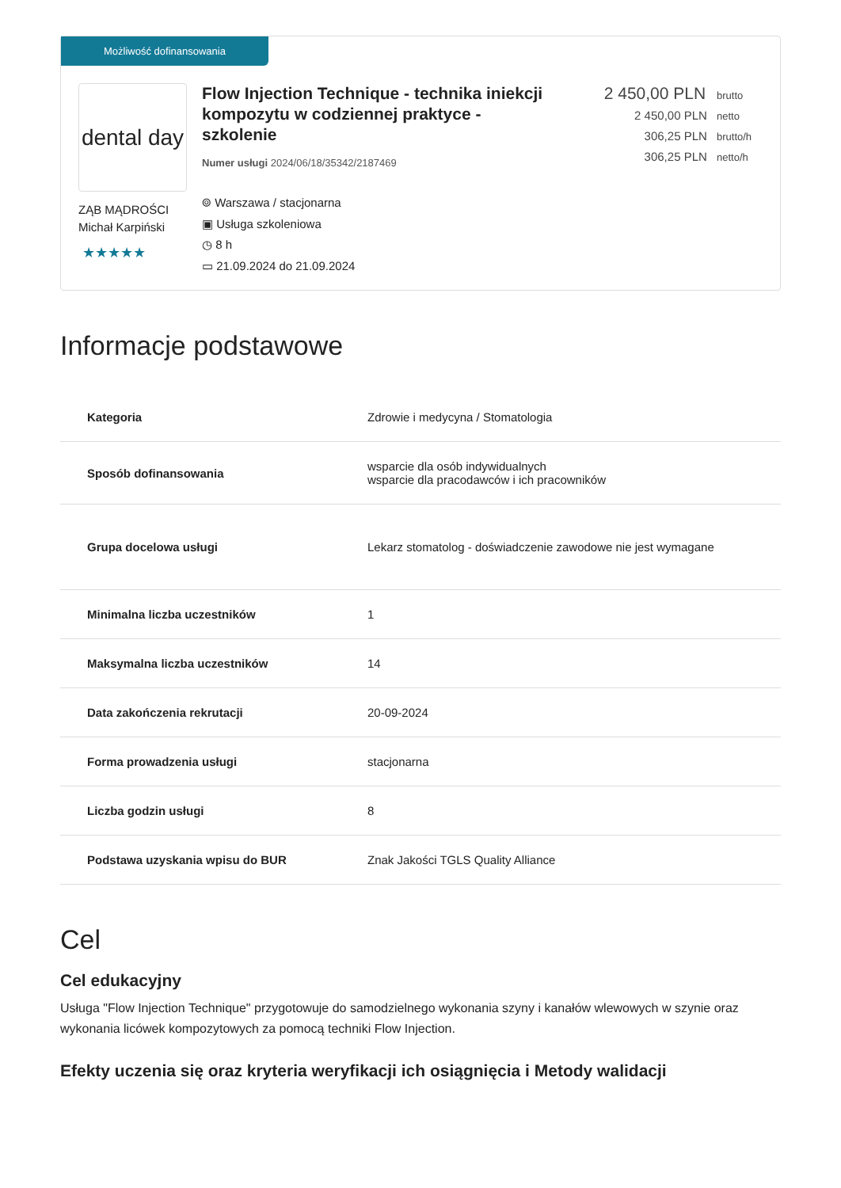Możliwość dofinansowania
dental day
ZĄB MĄDROŚCI
Michał Karpiński
★★★★★
Flow Injection Technique - technika iniekcji kompozytu w codziennej praktyce - szkolenie
Numer usługi 2024/06/18/35342/2187469
⌾ Warszawa / stacjonarna
▣ Usługa szkoleniowa
◷ 8 h
▭ 21.09.2024 do 21.09.2024
2 450,00 PLN brutto
2 450,00 PLN netto
306,25 PLN brutto/h
306,25 PLN netto/h
Informacje podstawowe
| Kategoria | Zdrowie i medycyna / Stomatologia |
| Sposób dofinansowania | wsparcie dla osób indywidualnych wsparcie dla pracodawców i ich pracowników |
| Grupa docelowa usługi | Lekarz stomatolog - doświadczenie zawodowe nie jest wymagane |
| Minimalna liczba uczestników | 1 |
| Maksymalna liczba uczestników | 14 |
| Data zakończenia rekrutacji | 20-09-2024 |
| Forma prowadzenia usługi | stacjonarna |
| Liczba godzin usługi | 8 |
| Podstawa uzyskania wpisu do BUR | Znak Jakości TGLS Quality Alliance |
Cel
Cel edukacyjny
Usługa "Flow Injection Technique" przygotowuje do samodzielnego wykonania szyny i kanałów wlewowych w szynie oraz wykonania licówek kompozytowych za pomocą techniki Flow Injection.
Efekty uczenia się oraz kryteria weryfikacji ich osiągnięcia i Metody walidacji